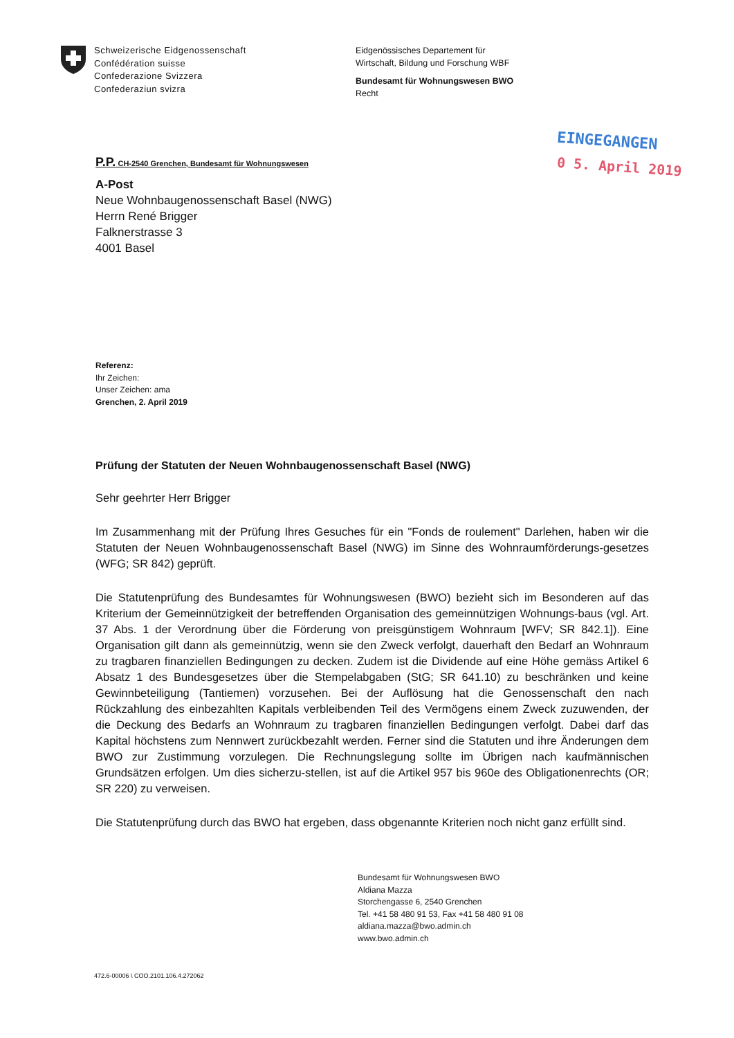Schweizerische Eidgenossenschaft
Confédération suisse
Confederazione Svizzera
Confederaziun svizra
Eidgenössisches Departement für
Wirtschaft, Bildung und Forschung WBF
Bundesamt für Wohnungswesen BWO
Recht
EINGEGANGEN
0 5. April 2019
P.P. CH-2540 Grenchen, Bundesamt für Wohnungswesen
A-Post
Neue Wohnbaugenossenschaft Basel (NWG)
Herrn René Brigger
Falknerstrasse 3
4001 Basel
Referenz:
Ihr Zeichen:
Unser Zeichen: ama
Grenchen, 2. April 2019
Prüfung der Statuten der Neuen Wohnbaugenossenschaft Basel (NWG)
Sehr geehrter Herr Brigger
Im Zusammenhang mit der Prüfung Ihres Gesuches für ein "Fonds de roulement" Darlehen, haben wir die Statuten der Neuen Wohnbaugenossenschaft Basel (NWG) im Sinne des Wohnraumförderungs-gesetzes (WFG; SR 842) geprüft.
Die Statutenprüfung des Bundesamtes für Wohnungswesen (BWO) bezieht sich im Besonderen auf das Kriterium der Gemeinnützigkeit der betreffenden Organisation des gemeinnützigen Wohnungs-baus (vgl. Art. 37 Abs. 1 der Verordnung über die Förderung von preisgünstigem Wohnraum [WFV; SR 842.1]). Eine Organisation gilt dann als gemeinnützig, wenn sie den Zweck verfolgt, dauerhaft den Bedarf an Wohnraum zu tragbaren finanziellen Bedingungen zu decken. Zudem ist die Dividende auf eine Höhe gemäss Artikel 6 Absatz 1 des Bundesgesetzes über die Stempelabgaben (StG; SR 641.10) zu beschränken und keine Gewinnbeteiligung (Tantiemen) vorzusehen. Bei der Auflösung hat die Genossenschaft den nach Rückzahlung des einbezahlten Kapitals verbleibenden Teil des Vermögens einem Zweck zuzuwenden, der die Deckung des Bedarfs an Wohnraum zu tragbaren finanziellen Bedingungen verfolgt. Dabei darf das Kapital höchstens zum Nennwert zurückbezahlt werden. Ferner sind die Statuten und ihre Änderungen dem BWO zur Zustimmung vorzulegen. Die Rechnungslegung sollte im Übrigen nach kaufmännischen Grundsätzen erfolgen. Um dies sicherzu-stellen, ist auf die Artikel 957 bis 960e des Obligationenrechts (OR; SR 220) zu verweisen.
Die Statutenprüfung durch das BWO hat ergeben, dass obgenannte Kriterien noch nicht ganz erfüllt sind.
Bundesamt für Wohnungswesen BWO
Aldiana Mazza
Storchengasse 6, 2540 Grenchen
Tel. +41 58 480 91 53, Fax +41 58 480 91 08
aldiana.mazza@bwo.admin.ch
www.bwo.admin.ch
472.6-00006 \ COO.2101.106.4.272062